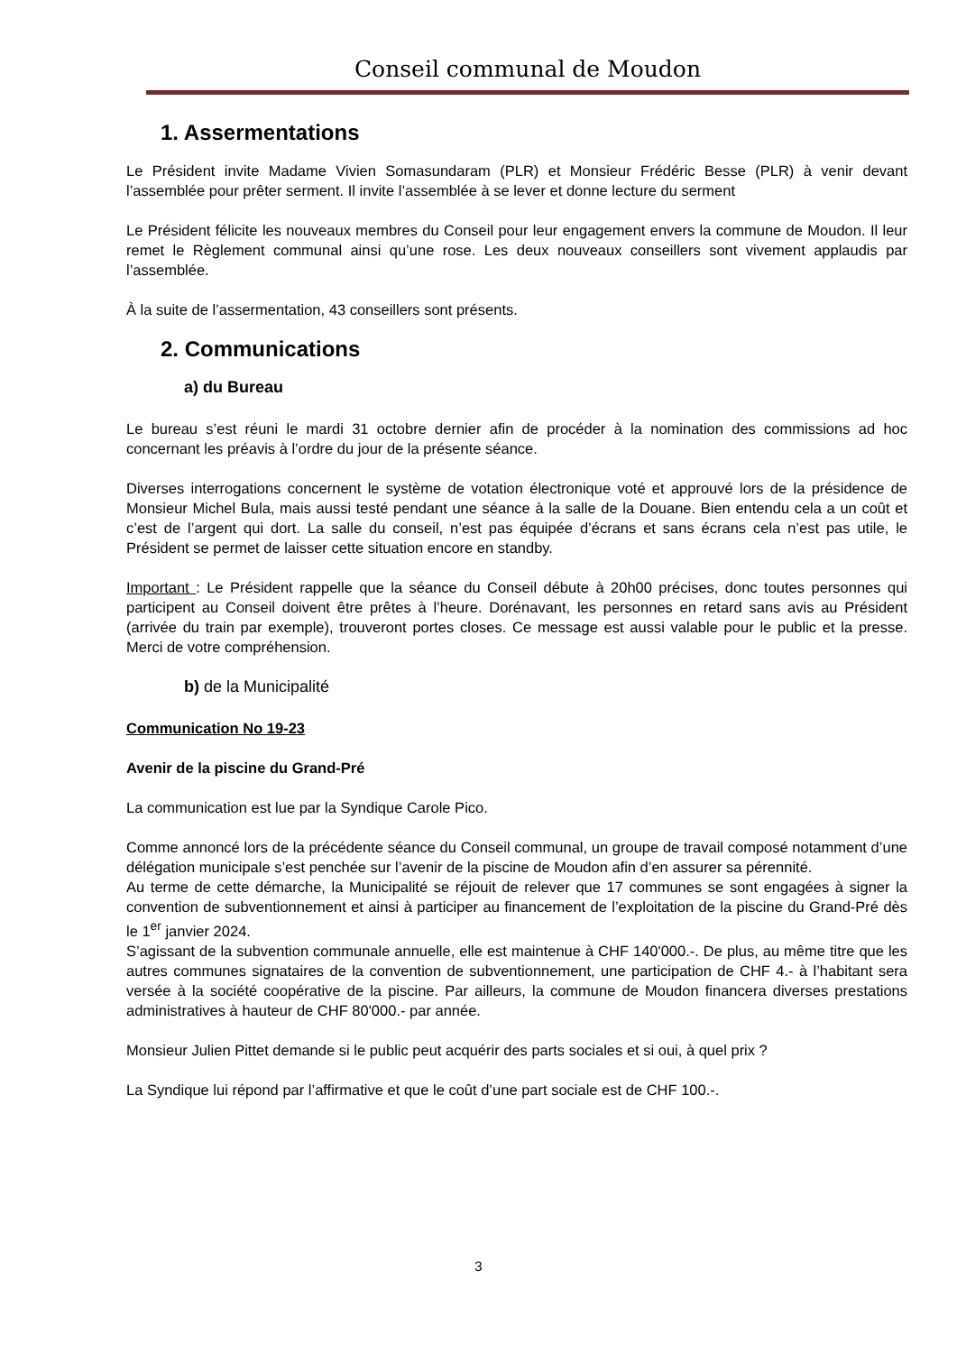Conseil communal de Moudon
1. Assermentations
Le Président invite Madame Vivien Somasundaram (PLR) et Monsieur Frédéric Besse (PLR) à venir devant l’assemblée pour prêter serment. Il invite l’assemblée à se lever et donne lecture du serment
Le Président félicite les nouveaux membres du Conseil pour leur engagement envers la commune de Moudon. Il leur remet le Règlement communal ainsi qu’une rose. Les deux nouveaux conseillers sont vivement applaudis par l’assemblée.
À la suite de l’assermentation, 43 conseillers sont présents.
2. Communications
a) du Bureau
Le bureau s’est réuni le mardi 31 octobre dernier afin de procéder à la nomination des commissions ad hoc concernant les préavis à l’ordre du jour de la présente séance.
Diverses interrogations concernent le système de votation électronique voté et approuvé lors de la présidence de Monsieur Michel Bula, mais aussi testé pendant une séance à la salle de la Douane. Bien entendu cela a un coût et c’est de l’argent qui dort. La salle du conseil, n’est pas équipée d’écrans et sans écrans cela n’est pas utile, le Président se permet de laisser cette situation encore en standby.
Important : Le Président rappelle que la séance du Conseil débute à 20h00 précises, donc toutes personnes qui participent au Conseil doivent être prêtes à l’heure. Dorénavant, les personnes en retard sans avis au Président (arrivée du train par exemple), trouveront portes closes. Ce message est aussi valable pour le public et la presse. Merci de votre compréhension.
b) de la Municipalité
Communication No 19-23
Avenir de la piscine du Grand-Pré
La communication est lue par la Syndique Carole Pico.
Comme annoncé lors de la précédente séance du Conseil communal, un groupe de travail composé notamment d’une délégation municipale s’est penchée sur l’avenir de la piscine de Moudon afin d’en assurer sa pérennité.
Au terme de cette démarche, la Municipalité se réjouit de relever que 17 communes se sont engagées à signer la convention de subventionnement et ainsi à participer au financement de l’exploitation de la piscine du Grand-Pré dès le 1<sup>er</sup> janvier 2024.
S’agissant de la subvention communale annuelle, elle est maintenue à CHF 140'000.-. De plus, au même titre que les autres communes signataires de la convention de subventionnement, une participation de CHF 4.- à l’habitant sera versée à la société coopérative de la piscine. Par ailleurs, la commune de Moudon financera diverses prestations administratives à hauteur de CHF 80'000.- par année.
Monsieur Julien Pittet demande si le public peut acquérir des parts sociales et si oui, à quel prix ?
La Syndique lui répond par l’affirmative et que le coût d’une part sociale est de CHF 100.-.
3